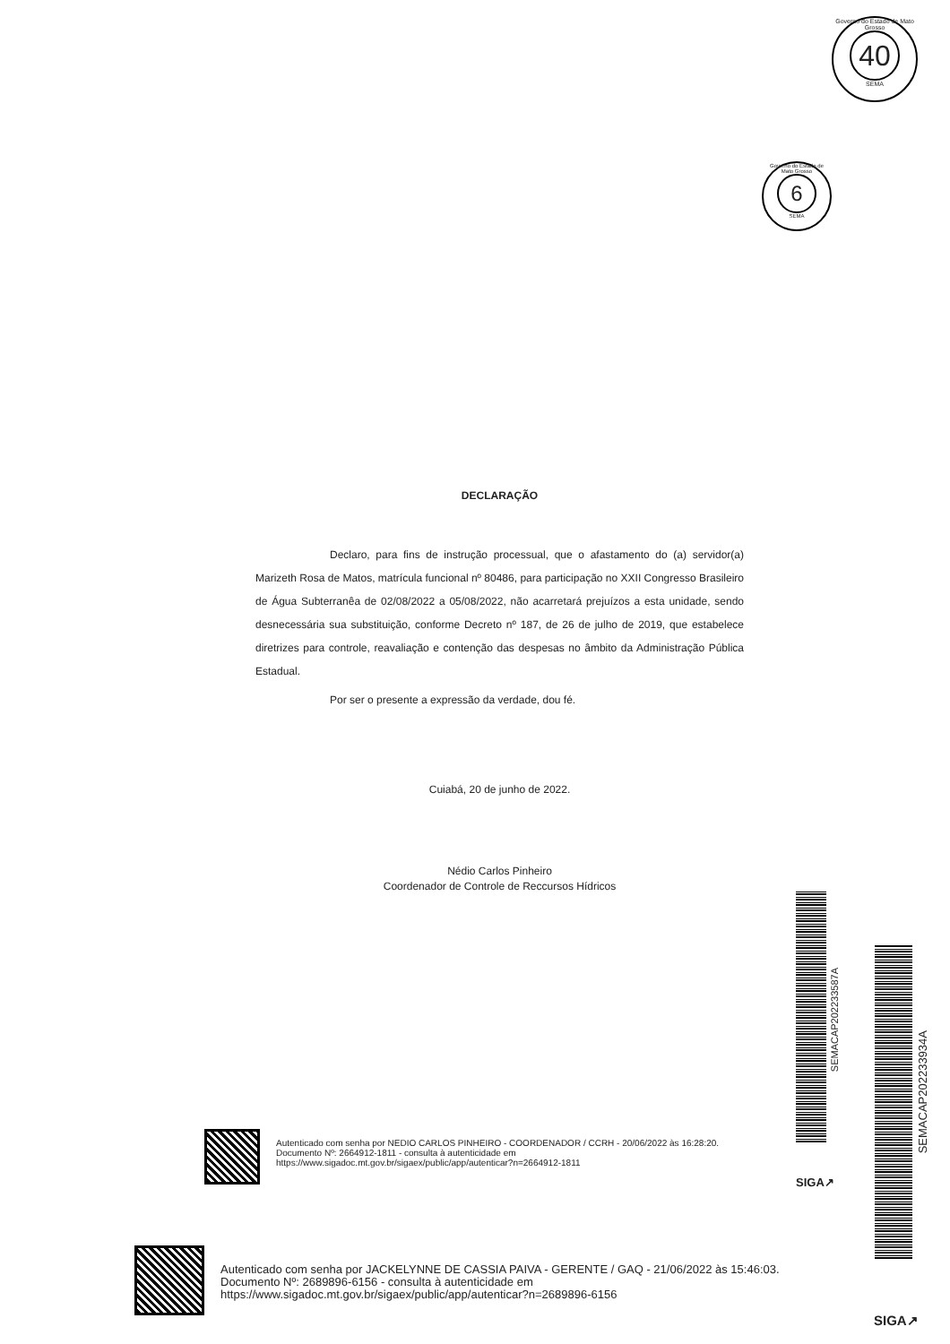Governo do Estado de Mato Grosso
40
SEMA
Governo do Estado de Mato Grosso
6
SEMA
DECLARAÇÃO
Declaro, para fins de instrução processual, que o afastamento do (a) servidor(a) Marizeth Rosa de Matos, matrícula funcional nº 80486, para participação no XXII Congresso Brasileiro de Água Subterranêa de 02/08/2022 a 05/08/2022, não acarretará prejuízos a esta unidade, sendo desnecessária sua substituição, conforme Decreto nº 187, de 26 de julho de 2019, que estabelece diretrizes para controle, reavaliação e contenção das despesas no âmbito da Administração Pública Estadual.
Por ser o presente a expressão da verdade, dou fé.
Cuiabá, 20 de junho de 2022.
Nédio Carlos Pinheiro
Coordenador de Controle de Reccursos Hídricos
SEMACAP202233587A
SEMACAP202233934A
Autenticado com senha por NEDIO CARLOS PINHEIRO - COORDENADOR / CCRH - 20/06/2022 às 16:28:20.
Documento Nº: 2664912-1811 - consulta à autenticidade em https://www.sigadoc.mt.gov.br/sigaex/public/app/autenticar?n=2664912-1811
SIGA↗
Autenticado com senha por JACKELYNNE DE CASSIA PAIVA - GERENTE / GAQ - 21/06/2022 às 15:46:03.
Documento Nº: 2689896-6156 - consulta à autenticidade em
https://www.sigadoc.mt.gov.br/sigaex/public/app/autenticar?n=2689896-6156
SIGA↗